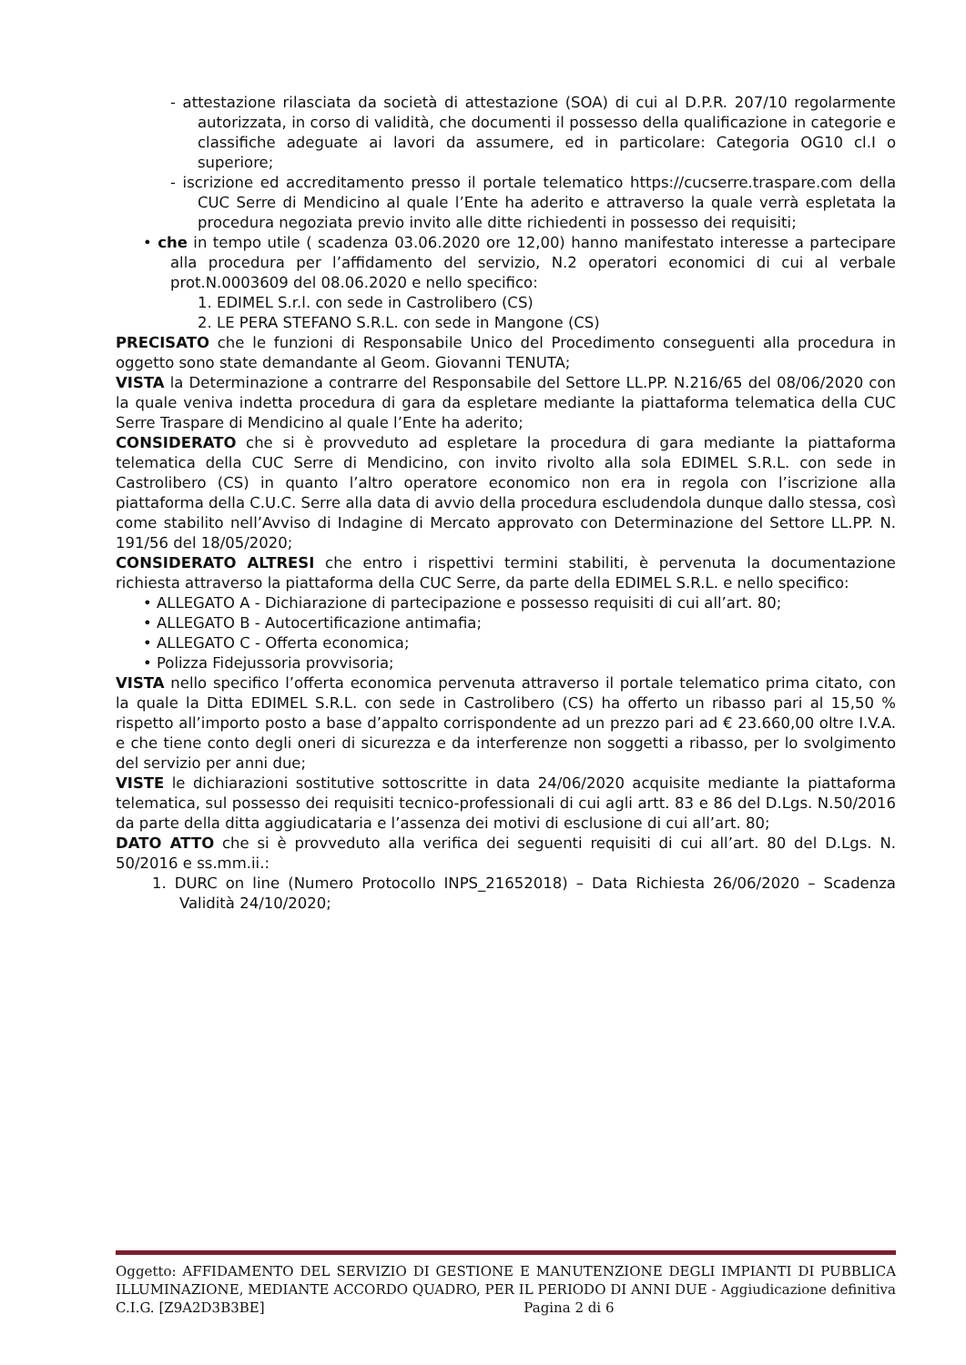- attestazione rilasciata da società di attestazione (SOA) di cui al D.P.R. 207/10 regolarmente autorizzata, in corso di validità, che documenti il possesso della qualificazione in categorie e classifiche adeguate ai lavori da assumere, ed in particolare: Categoria OG10 cl.I o superiore;
- iscrizione ed accreditamento presso il portale telematico https://cucserre.traspare.com della CUC Serre di Mendicino al quale l’Ente ha aderito e attraverso la quale verrà espletata la procedura negoziata previo invito alle ditte richiedenti in possesso dei requisiti;
• che in tempo utile ( scadenza 03.06.2020 ore 12,00) hanno manifestato interesse a partecipare alla procedura per l’affidamento del servizio, N.2 operatori economici di cui al verbale prot.N.0003609 del 08.06.2020 e nello specifico:
1. EDIMEL S.r.l. con sede in Castrolibero (CS)
2. LE PERA STEFANO S.R.L. con sede in Mangone (CS)
PRECISATO che le funzioni di Responsabile Unico del Procedimento conseguenti alla procedura in oggetto sono state demandante al Geom. Giovanni TENUTA;
VISTA la Determinazione a contrarre del Responsabile del Settore LL.PP. N.216/65 del 08/06/2020 con la quale veniva indetta procedura di gara da espletare mediante la piattaforma telematica della CUC Serre Traspare di Mendicino al quale l’Ente ha aderito;
CONSIDERATO che si è provveduto ad espletare la procedura di gara mediante la piattaforma telematica della CUC Serre di Mendicino, con invito rivolto alla sola EDIMEL S.R.L. con sede in Castrolibero (CS) in quanto l’altro operatore economico non era in regola con l’iscrizione alla piattaforma della C.U.C. Serre alla data di avvio della procedura escludendola dunque dallo stessa, così come stabilito nell’Avviso di Indagine di Mercato approvato con Determinazione del Settore LL.PP. N. 191/56 del 18/05/2020;
CONSIDERATO ALTRESI che entro i rispettivi termini stabiliti, è pervenuta la documentazione richiesta attraverso la piattaforma della CUC Serre, da parte della EDIMEL S.R.L. e nello specifico:
• ALLEGATO A - Dichiarazione di partecipazione e possesso requisiti di cui all’art. 80;
• ALLEGATO B - Autocertificazione antimafia;
• ALLEGATO C - Offerta economica;
• Polizza Fidejussoria provvisoria;
VISTA nello specifico l’offerta economica pervenuta attraverso il portale telematico prima citato, con la quale la Ditta EDIMEL S.R.L. con sede in Castrolibero (CS) ha offerto un ribasso pari al 15,50 % rispetto all’importo posto a base d’appalto corrispondente ad un prezzo pari ad € 23.660,00 oltre I.V.A. e che tiene conto degli oneri di sicurezza e da interferenze non soggetti a ribasso, per lo svolgimento del servizio per anni due;
VISTE le dichiarazioni sostitutive sottoscritte in data 24/06/2020 acquisite mediante la piattaforma telematica, sul possesso dei requisiti tecnico-professionali di cui agli artt. 83 e 86 del D.Lgs. N.50/2016 da parte della ditta aggiudicataria e l’assenza dei motivi di esclusione di cui all’art. 80;
DATO ATTO che si è provveduto alla verifica dei seguenti requisiti di cui all’art. 80 del D.Lgs. N. 50/2016 e ss.mm.ii.:
1. DURC on line (Numero Protocollo INPS_21652018) – Data Richiesta 26/06/2020 – Scadenza Validità 24/10/2020;
Oggetto: AFFIDAMENTO DEL SERVIZIO DI GESTIONE E MANUTENZIONE DEGLI IMPIANTI DI PUBBLICA ILLUMINAZIONE, MEDIANTE ACCORDO QUADRO, PER IL PERIODO DI ANNI DUE - Aggiudicazione definitiva C.I.G. [Z9A2D3B3BE] Pagina 2 di 6